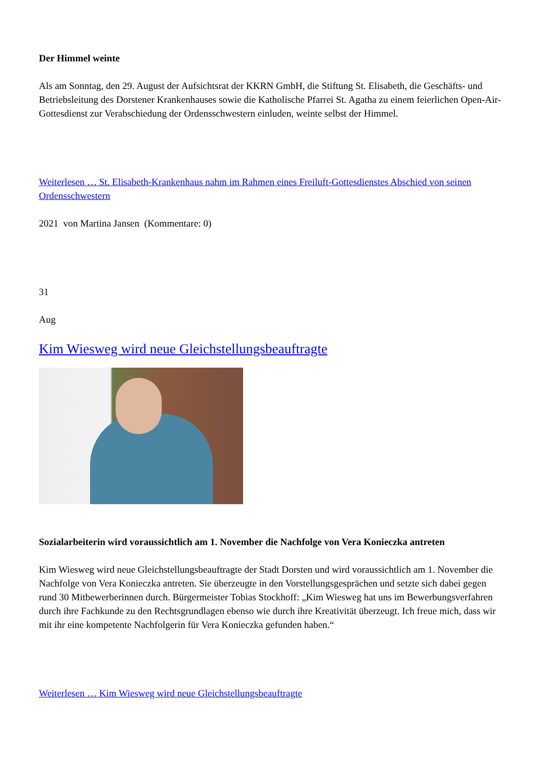Der Himmel weinte
Als am Sonntag, den 29. August der Aufsichtsrat der KKRN GmbH, die Stiftung St. Elisabeth, die Geschäfts- und Betriebsleitung des Dorstener Krankenhauses sowie die Katholische Pfarrei St. Agatha zu einem feierlichen Open-Air-Gottesdienst zur Verabschiedung der Ordensschwestern einluden, weinte selbst der Himmel.
Weiterlesen … St. Elisabeth-Krankenhaus nahm im Rahmen eines Freiluft-Gottesdienstes Abschied von seinen Ordensschwestern
2021 von Martina Jansen (Kommentare: 0)
31
Aug
Kim Wiesweg wird neue Gleichstellungsbeauftragte
Sozialarbeiterin wird voraussichtlich am 1. November die Nachfolge von Vera Konieczka antreten
Kim Wiesweg wird neue Gleichstellungsbeauftragte der Stadt Dorsten und wird voraussichtlich am 1. November die Nachfolge von Vera Konieczka antreten. Sie überzeugte in den Vorstellungsgesprächen und setzte sich dabei gegen rund 30 Mitbewerberinnen durch. Bürgermeister Tobias Stockhoff: „Kim Wiesweg hat uns im Bewerbungsverfahren durch ihre Fachkunde zu den Rechtsgrundlagen ebenso wie durch ihre Kreativität überzeugt. Ich freue mich, dass wir mit ihr eine kompetente Nachfolgerin für Vera Konieczka gefunden haben.“
Weiterlesen … Kim Wiesweg wird neue Gleichstellungsbeauftragte